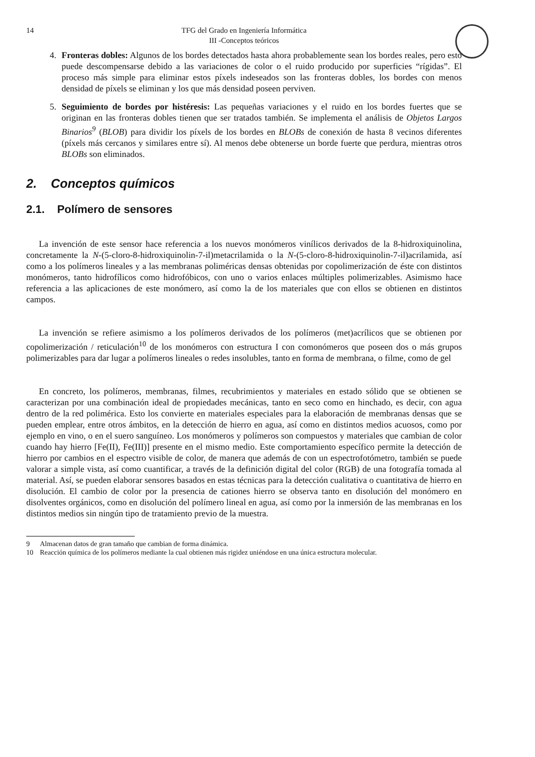14 TFG del Grado en Ingeniería Informática
III -Conceptos teóricos
4. Fronteras dobles: Algunos de los bordes detectados hasta ahora probablemente sean los bordes reales, pero esto puede descompensarse debido a las variaciones de color o el ruido producido por superficies “rígidas”. El proceso más simple para eliminar estos píxels indeseados son las fronteras dobles, los bordes con menos densidad de píxels se eliminan y los que más densidad poseen perviven.
5. Seguimiento de bordes por histéresis: Las pequeñas variaciones y el ruido en los bordes fuertes que se originan en las fronteras dobles tienen que ser tratados también. Se implementa el análisis de Objetos Largos Binarios<sup>9</sup> (BLOB) para dividir los píxels de los bordes en BLOBs de conexión de hasta 8 vecinos diferentes (píxels más cercanos y similares entre sí). Al menos debe obtenerse un borde fuerte que perdura, mientras otros BLOBs son eliminados.
2. Conceptos químicos
2.1. Polímero de sensores
La invención de este sensor hace referencia a los nuevos monómeros vinílicos derivados de la 8-hidroxiquinolina, concretamente la N-(5-cloro-8-hidroxiquinolin-7-il)metacrilamida o la N-(5-cloro-8-hidroxiquinolin-7-il)acrilamida, así como a los polímeros lineales y a las membranas poliméricas densas obtenidas por copolimerización de éste con distintos monómeros, tanto hidrofílicos como hidrofóbicos, con uno o varios enlaces múltiples polimerizables. Asimismo hace referencia a las aplicaciones de este monómero, así como la de los materiales que con ellos se obtienen en distintos campos.
La invención se refiere asimismo a los polímeros derivados de los polímeros (met)acrílicos que se obtienen por copolimerización / reticulación<sup>10</sup> de los monómeros con estructura I con comonómeros que poseen dos o más grupos polimerizables para dar lugar a polímeros lineales o redes insolubles, tanto en forma de membrana, o filme, como de gel
En concreto, los polímeros, membranas, filmes, recubrimientos y materiales en estado sólido que se obtienen se caracterizan por una combinación ideal de propiedades mecánicas, tanto en seco como en hinchado, es decir, con agua dentro de la red polimérica. Esto los convierte en materiales especiales para la elaboración de membranas densas que se pueden emplear, entre otros ámbitos, en la detección de hierro en agua, así como en distintos medios acuosos, como por ejemplo en vino, o en el suero sanguíneo. Los monómeros y polímeros son compuestos y materiales que cambian de color cuando hay hierro [Fe(II), Fe(III)] presente en el mismo medio. Este comportamiento específico permite la detección de hierro por cambios en el espectro visible de color, de manera que además de con un espectrofotómetro, también se puede valorar a simple vista, así como cuantificar, a través de la definición digital del color (RGB) de una fotografía tomada al material. Así, se pueden elaborar sensores basados en estas técnicas para la detección cualitativa o cuantitativa de hierro en disolución. El cambio de color por la presencia de cationes hierro se observa tanto en disolución del monómero en disolventes orgánicos, como en disolución del polímero lineal en agua, así como por la inmersión de las membranas en los distintos medios sin ningún tipo de tratamiento previo de la muestra.
9 Almacenan datos de gran tamaño que cambian de forma dinámica.
10 Reacción química de los polímeros mediante la cual obtienen más rigidez uniéndose en una única estructura molecular.